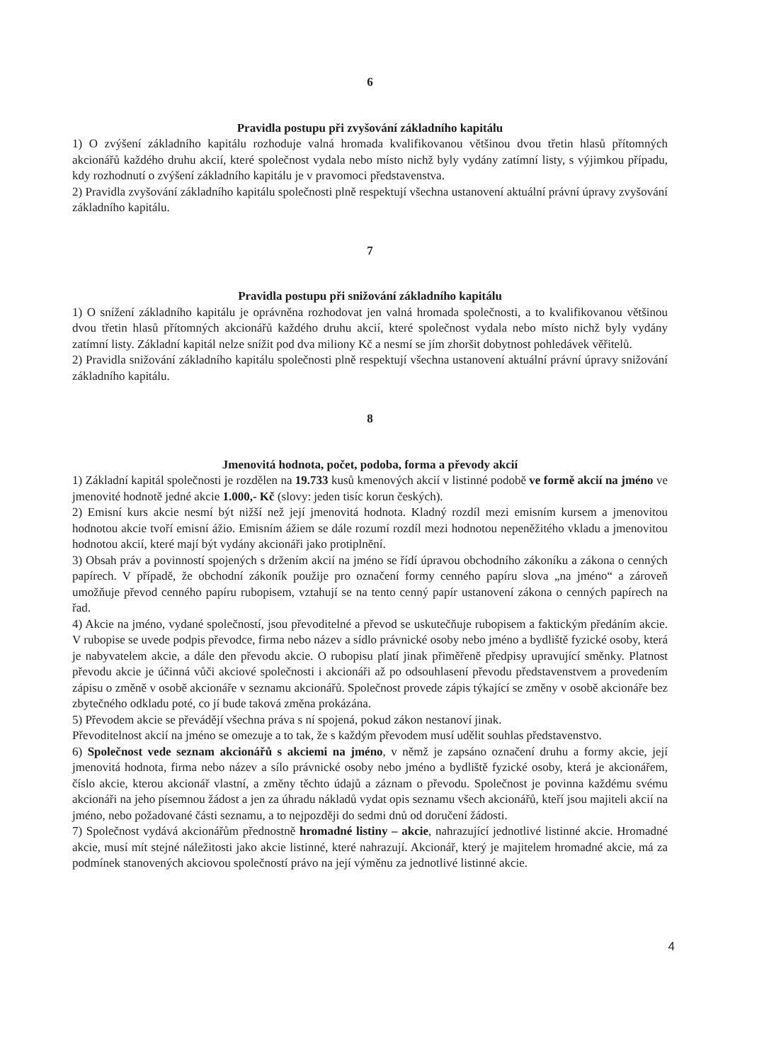6
Pravidla postupu při zvyšování základního kapitálu
1) O zvýšení základního kapitálu rozhoduje valná hromada kvalifikovanou většinou dvou třetin hlasů přítomných akcionářů každého druhu akcií, které společnost vydala nebo místo nichž byly vydány zatímní listy, s výjimkou případu, kdy rozhodnutí o zvýšení základního kapitálu je v pravomoci představenstva.
2) Pravidla zvyšování základního kapitálu společnosti plně respektují všechna ustanovení aktuální právní úpravy zvyšování základního kapitálu.
7
Pravidla postupu při snižování základního kapitálu
1) O snížení základního kapitálu je oprávněna rozhodovat jen valná hromada společnosti, a to kvalifikovanou většinou dvou třetin hlasů přítomných akcionářů každého druhu akcií, které společnost vydala nebo místo nichž byly vydány zatímní listy. Základní kapitál nelze snížit pod dva miliony Kč a nesmí se jím zhoršit dobytnost pohledávek věřitelů.
2) Pravidla snižování základního kapitálu společnosti plně respektují všechna ustanovení aktuální právní úpravy snižování základního kapitálu.
8
Jmenovitá hodnota, počet, podoba, forma a převody akcií
1) Základní kapitál společnosti je rozdělen na 19.733 kusů kmenových akcií v listinné podobě ve formě akcií na jméno ve jmenovité hodnotě jedné akcie 1.000,- Kč (slovy: jeden tisíc korun českých).
2) Emisní kurs akcie nesmí být nižší než její jmenovitá hodnota. Kladný rozdíl mezi emisním kursem a jmenovitou hodnotou akcie tvoří emisní ážio. Emisním ážiem se dále rozumí rozdíl mezi hodnotou nepeněžitého vkladu a jmenovitou hodnotou akcií, které mají být vydány akcionáři jako protiplnění.
3) Obsah práv a povinností spojených s držením akcií na jméno se řídí úpravou obchodního zákoníku a zákona o cenných papírech. V případě, že obchodní zákoník použije pro označení formy cenného papíru slova „na jméno“ a zároveň umožňuje převod cenného papíru rubopisem, vztahují se na tento cenný papír ustanovení zákona o cenných papírech na řad.
4) Akcie na jméno, vydané společností, jsou převoditelné a převod se uskutečňuje rubopisem a faktickým předáním akcie. V rubopise se uvede podpis převodce, firma nebo název a sídlo právnické osoby nebo jméno a bydliště fyzické osoby, která je nabyvatelem akcie, a dále den převodu akcie. O rubopisu platí jinak přiměřeně předpisy upravující směnky. Platnost převodu akcie je účinná vůči akciové společnosti i akcionáři až po odsouhlasení převodu představenstvem a provedením zápisu o změně v osobě akcionáře v seznamu akcionářů. Společnost provede zápis týkající se změny v osobě akcionáře bez zbytečného odkladu poté, co jí bude taková změna prokázána.
5) Převodem akcie se převádějí všechna práva s ní spojená, pokud zákon nestanoví jinak.
Převoditelnost akcií na jméno se omezuje a to tak, že s každým převodem musí udělit souhlas představenstvo.
6) Společnost vede seznam akcionářů s akciemi na jméno, v němž je zapsáno označení druhu a formy akcie, její jmenovitá hodnota, firma nebo název a sílo právnické osoby nebo jméno a bydliště fyzické osoby, která je akcionářem, číslo akcie, kterou akcionář vlastní, a změny těchto údajů a záznam o převodu. Společnost je povinna každému svému akcionáři na jeho písemnou žádost a jen za úhradu nákladů vydat opis seznamu všech akcionářů, kteří jsou majiteli akcií na jméno, nebo požadované části seznamu, a to nejpozději do sedmi dnů od doručení žádosti.
7) Společnost vydává akcionářům přednostně hromadné listiny – akcie, nahrazující jednotlivé listinné akcie. Hromadné akcie, musí mít stejné náležitosti jako akcie listinné, které nahrazují. Akcionář, který je majitelem hromadné akcie, má za podmínek stanovených akciovou společností právo na její výměnu za jednotlivé listinné akcie.
4